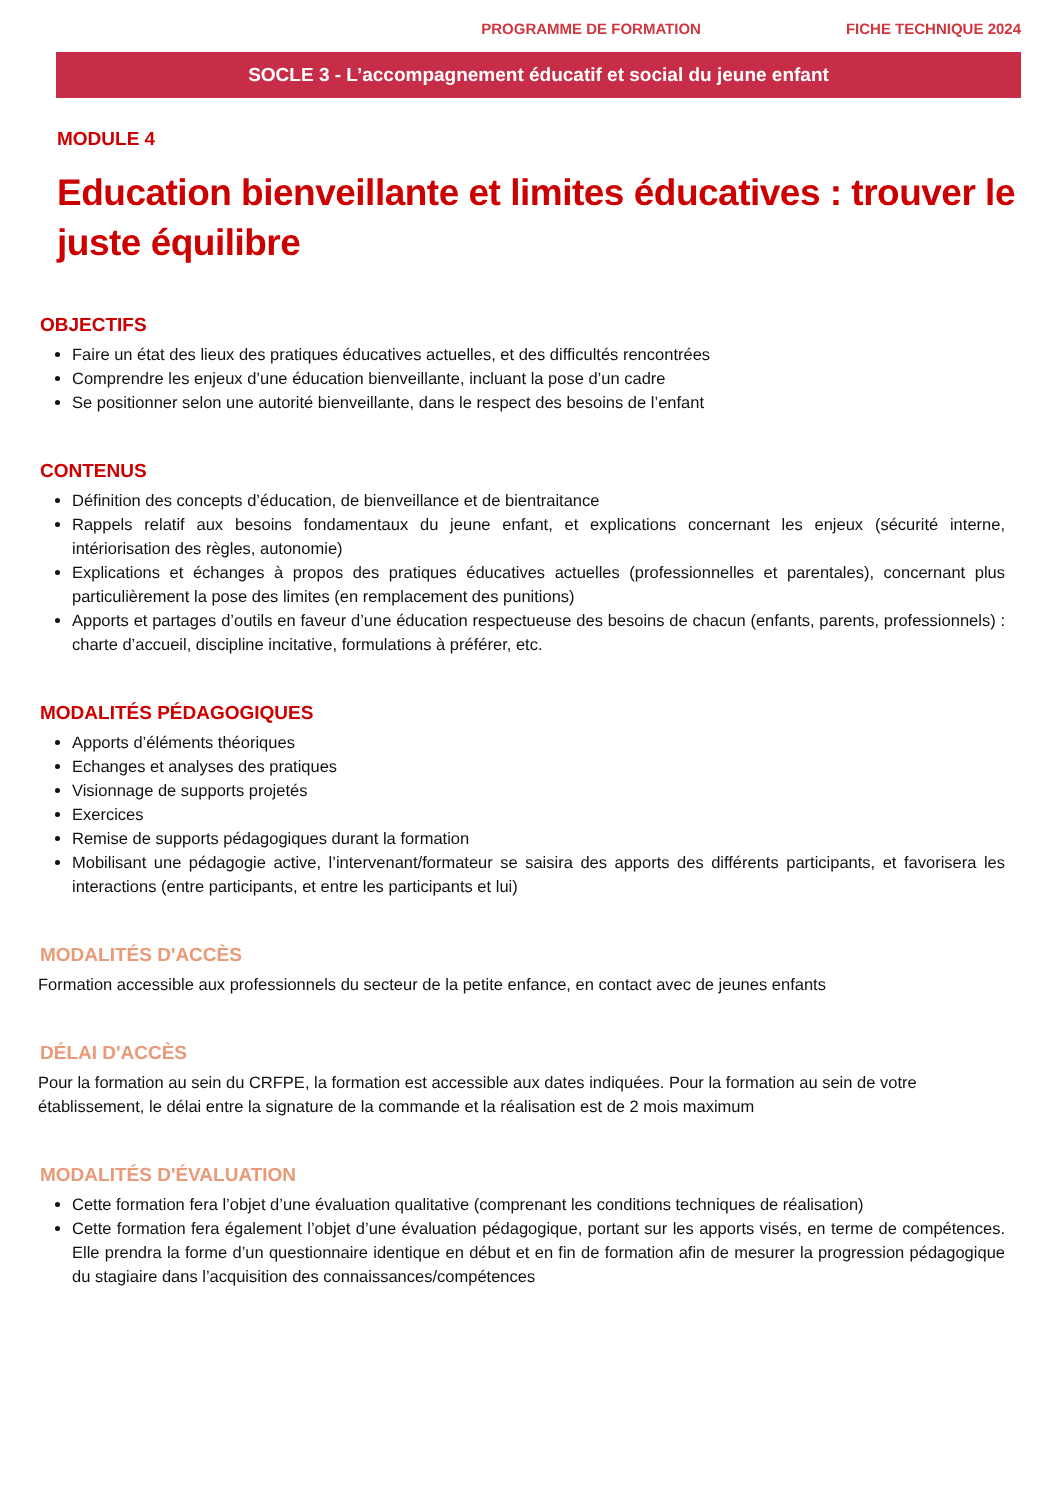PROGRAMME DE FORMATION FICHE TECHNIQUE 2024
SOCLE 3 - L’accompagnement éducatif et social du jeune enfant
MODULE 4
Education bienveillante et limites éducatives : trouver le juste équilibre
OBJECTIFS
Faire un état des lieux des pratiques éducatives actuelles, et des difficultés rencontrées
Comprendre les enjeux d’une éducation bienveillante, incluant la pose d’un cadre
Se positionner selon une autorité bienveillante, dans le respect des besoins de l’enfant
CONTENUS
Définition des concepts d’éducation, de bienveillance et de bientraitance
Rappels relatif aux besoins fondamentaux du jeune enfant, et explications concernant les enjeux (sécurité interne, intériorisation des règles, autonomie)
Explications et échanges à propos des pratiques éducatives actuelles (professionnelles et parentales), concernant plus particulièrement la pose des limites (en remplacement des punitions)
Apports et partages d’outils en faveur d’une éducation respectueuse des besoins de chacun (enfants, parents, professionnels) : charte d’accueil, discipline incitative, formulations à préférer, etc.
MODALITÉS PÉDAGOGIQUES
Apports d’éléments théoriques
Echanges et analyses des pratiques
Visionnage de supports projetés
Exercices
Remise de supports pédagogiques durant la formation
Mobilisant une pédagogie active, l’intervenant/formateur se saisira des apports des différents participants, et favorisera les interactions (entre participants, et entre les participants et lui)
MODALITÉS D'ACCÈS
Formation accessible aux professionnels du secteur de la petite enfance, en contact avec de jeunes enfants
DÉLAI D'ACCÈS
Pour la formation au sein du CRFPE, la formation est accessible aux dates indiquées. Pour la formation au sein de votre établissement, le délai entre la signature de la commande et la réalisation est de 2 mois maximum
MODALITÉS D'ÉVALUATION
Cette formation fera l’objet d’une évaluation qualitative (comprenant les conditions techniques de réalisation)
Cette formation fera également l’objet d’une évaluation pédagogique, portant sur les apports visés, en terme de compétences. Elle prendra la forme d’un questionnaire identique en début et en fin de formation afin de mesurer la progression pédagogique du stagiaire dans l’acquisition des connaissances/compétences